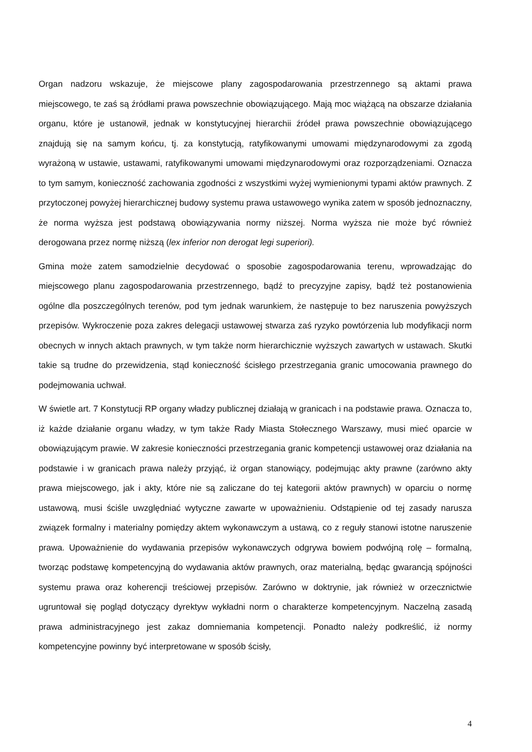Organ nadzoru wskazuje, że miejscowe plany zagospodarowania przestrzennego są aktami prawa miejscowego, te zaś są źródłami prawa powszechnie obowiązującego. Mają moc wiążącą na obszarze działania organu, które je ustanowił, jednak w konstytucyjnej hierarchii źródeł prawa powszechnie obowiązującego znajdują się na samym końcu, tj. za konstytucją, ratyfikowanymi umowami międzynarodowymi za zgodą wyrażoną w ustawie, ustawami, ratyfikowanymi umowami międzynarodowymi oraz rozporządzeniami. Oznacza to tym samym, konieczność zachowania zgodności z wszystkimi wyżej wymienionymi typami aktów prawnych. Z przytoczonej powyżej hierarchicznej budowy systemu prawa ustawowego wynika zatem w sposób jednoznaczny, że norma wyższa jest podstawą obowiązywania normy niższej. Norma wyższa nie może być również derogowana przez normę niższą (lex inferior non derogat legi superiori).
Gmina może zatem samodzielnie decydować o sposobie zagospodarowania terenu, wprowadzając do miejscowego planu zagospodarowania przestrzennego, bądź to precyzyjne zapisy, bądź też postanowienia ogólne dla poszczególnych terenów, pod tym jednak warunkiem, że następuje to bez naruszenia powyższych przepisów. Wykroczenie poza zakres delegacji ustawowej stwarza zaś ryzyko powtórzenia lub modyfikacji norm obecnych w innych aktach prawnych, w tym także norm hierarchicznie wyższych zawartych w ustawach. Skutki takie są trudne do przewidzenia, stąd konieczność ścisłego przestrzegania granic umocowania prawnego do podejmowania uchwał.
W świetle art. 7 Konstytucji RP organy władzy publicznej działają w granicach i na podstawie prawa. Oznacza to, iż każde działanie organu władzy, w tym także Rady Miasta Stołecznego Warszawy, musi mieć oparcie w obowiązującym prawie. W zakresie konieczności przestrzegania granic kompetencji ustawowej oraz działania na podstawie i w granicach prawa należy przyjąć, iż organ stanowiący, podejmując akty prawne (zarówno akty prawa miejscowego, jak i akty, które nie są zaliczane do tej kategorii aktów prawnych) w oparciu o normę ustawową, musi ściśle uwzględniać wytyczne zawarte w upoważnieniu. Odstąpienie od tej zasady narusza związek formalny i materialny pomiędzy aktem wykonawczym a ustawą, co z reguły stanowi istotne naruszenie prawa. Upoważnienie do wydawania przepisów wykonawczych odgrywa bowiem podwójną rolę – formalną, tworząc podstawę kompetencyjną do wydawania aktów prawnych, oraz materialną, będąc gwarancją spójności systemu prawa oraz koherencji treściowej przepisów. Zarówno w doktrynie, jak również w orzecznictwie ugruntował się pogląd dotyczący dyrektyw wykładni norm o charakterze kompetencyjnym. Naczelną zasadą prawa administracyjnego jest zakaz domniemania kompetencji. Ponadto należy podkreślić, iż normy kompetencyjne powinny być interpretowane w sposób ścisły,
4